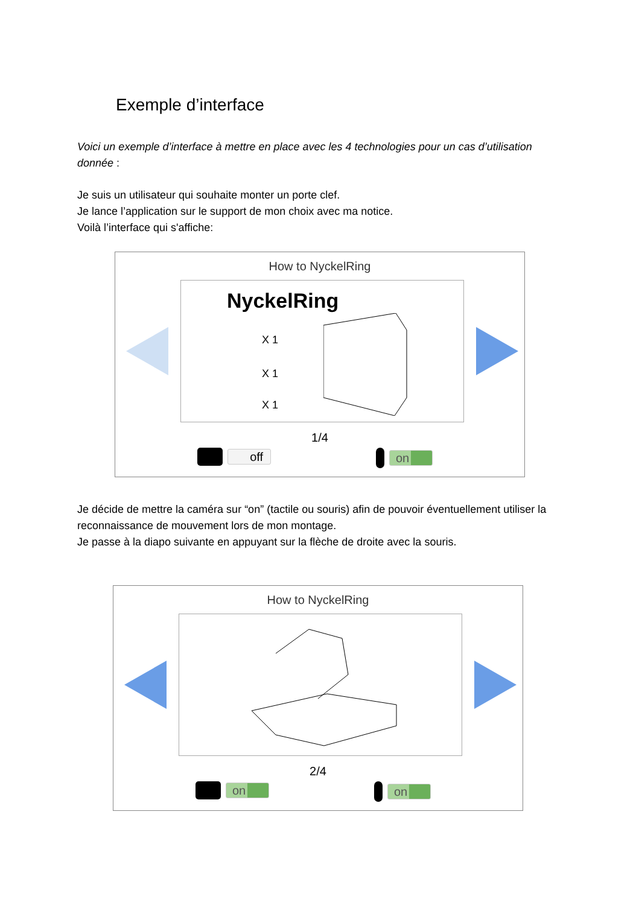Exemple d’interface
Voici un exemple d’interface à mettre en place avec les 4 technologies pour un cas d’utilisation donnée :
Je suis un utilisateur qui souhaite monter un porte clef.
Je lance l’application sur le support de mon choix avec ma notice.
Voilà l’interface qui s'affiche:
How to NyckelRing
NyckelRing
X 1
X 1
X 1
1/4
off on
Je décide de mettre la caméra sur “on” (tactile ou souris) afin de pouvoir éventuellement utiliser la reconnaissance de mouvement lors de mon montage.
Je passe à la diapo suivante en appuyant sur la flèche de droite avec la souris.
How to NyckelRing
2/4
on on